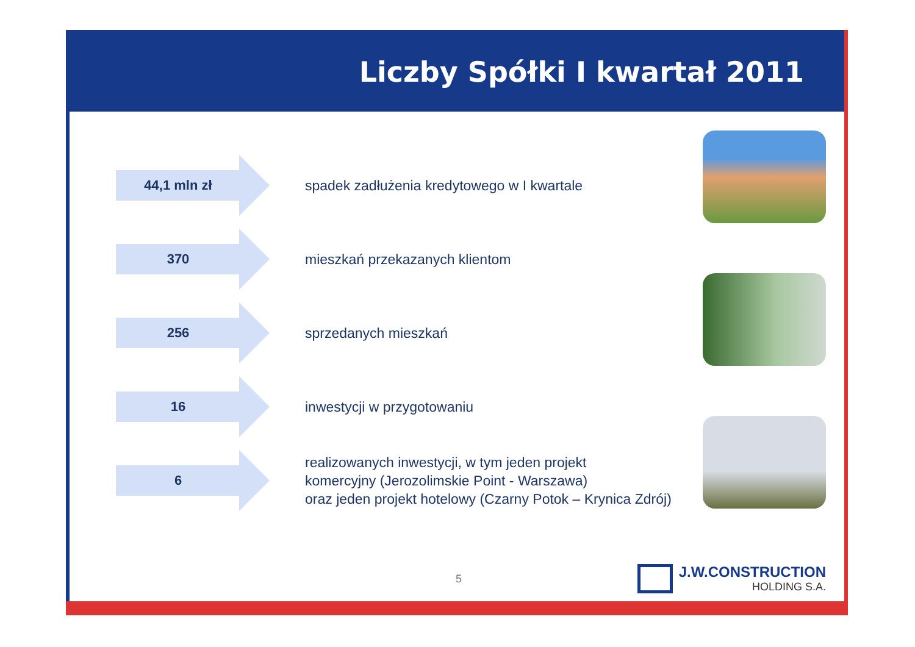Liczby Spółki I kwartał 2011
44,1 mln zł
spadek zadłużenia kredytowego w I kwartale
370
mieszkań przekazanych klientom
256
sprzedanych mieszkań
16
inwestycji w przygotowaniu
6
realizowanych inwestycji, w tym jeden projekt
komercyjny (Jerozolimskie Point - Warszawa)
oraz jeden projekt hotelowy (Czarny Potok – Krynica Zdrój)
5
J.W.CONSTRUCTION
HOLDING S.A.